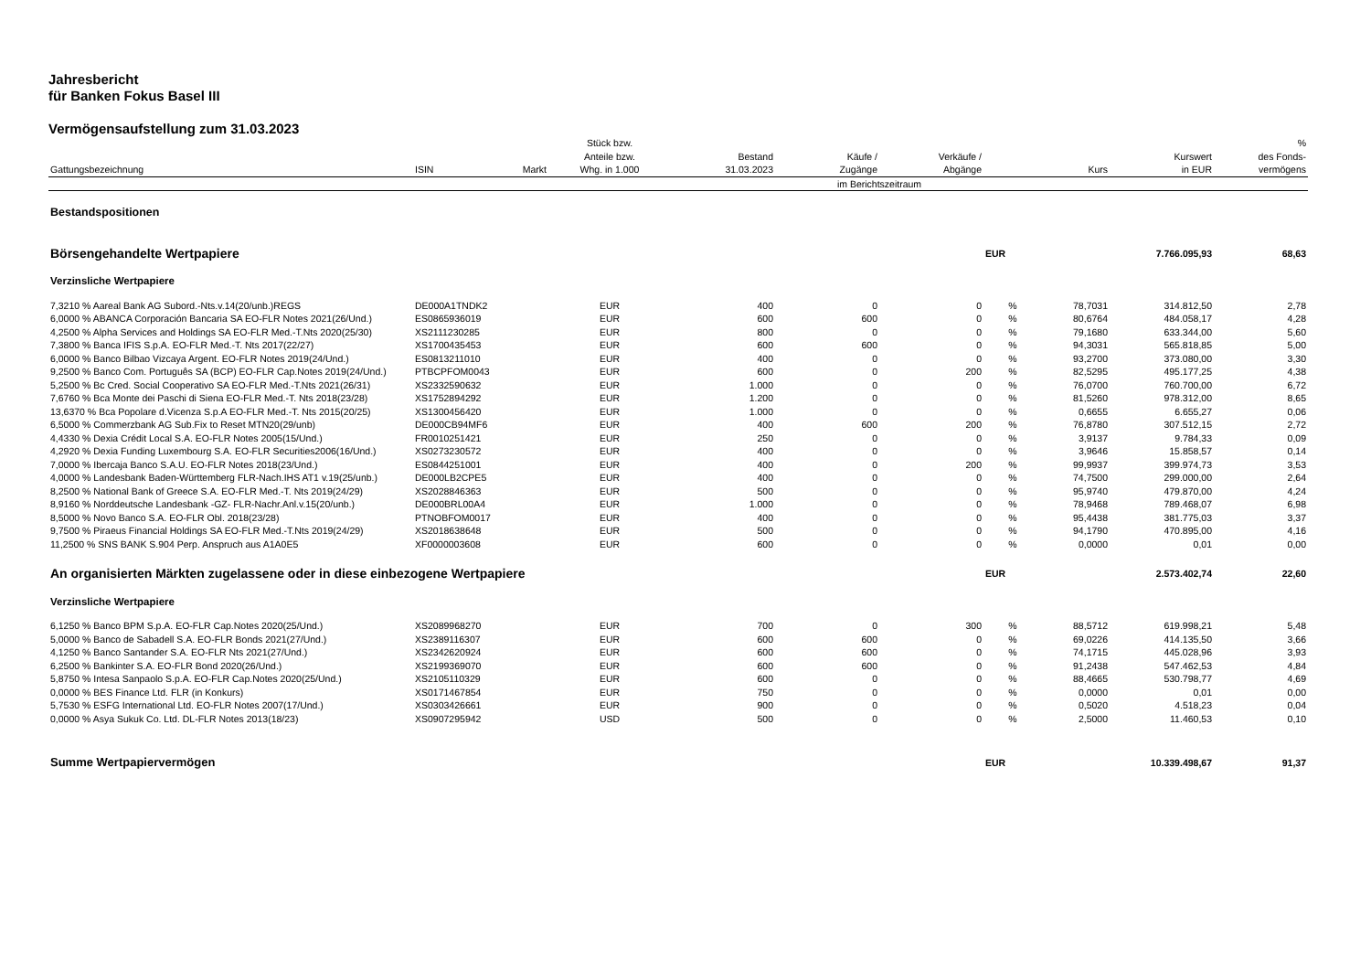Jahresbericht
für Banken Fokus Basel III
Vermögensaufstellung zum 31.03.2023
| Gattungsbezeichnung | ISIN | Markt | Stück bzw. Anteile bzw. Whg. in 1.000 | Bestand 31.03.2023 | Käufe / Zugänge | Verkäufe / Abgänge | | Kurs | Kurswert in EUR | % des Fonds- vermögens |
| --- | --- | --- | --- | --- | --- | --- | --- | --- | --- | --- |
| | | | | | im Berichtszeitraum | | | | | |
| Bestandspositionen | | | | | | | | | | |
| Börsengehandelte Wertpapiere | | | | | | | EUR | | 7.766.095,93 | 68,63 |
| Verzinsliche Wertpapiere | | | | | | | | | | |
| 7,3210 % Aareal Bank AG Subord.-Nts.v.14(20/unb.)REGS | DE000A1TNDK2 | | EUR | 400 | 0 | 0 | % | 78,7031 | 314.812,50 | 2,78 |
| 6,0000 % ABANCA Corporación Bancaria SA EO-FLR Notes 2021(26/Und.) | ES0865936019 | | EUR | 600 | 600 | 0 | % | 80,6764 | 484.058,17 | 4,28 |
| 4,2500 % Alpha Services and Holdings SA EO-FLR Med.-T.Nts 2020(25/30) | XS2111230285 | | EUR | 800 | 0 | 0 | % | 79,1680 | 633.344,00 | 5,60 |
| 7,3800 % Banca IFIS S.p.A. EO-FLR Med.-T. Nts 2017(22/27) | XS1700435453 | | EUR | 600 | 600 | 0 | % | 94,3031 | 565.818,85 | 5,00 |
| 6,0000 % Banco Bilbao Vizcaya Argent. EO-FLR Notes 2019(24/Und.) | ES0813211010 | | EUR | 400 | 0 | 0 | % | 93,2700 | 373.080,00 | 3,30 |
| 9,2500 % Banco Com. Português SA (BCP) EO-FLR Cap.Notes 2019(24/Und.) | PTBCPFOM0043 | | EUR | 600 | 0 | 200 | % | 82,5295 | 495.177,25 | 4,38 |
| 5,2500 % Bc Cred. Social Cooperativo SA EO-FLR Med.-T.Nts 2021(26/31) | XS2332590632 | | EUR | 1.000 | 0 | 0 | % | 76,0700 | 760.700,00 | 6,72 |
| 7,6760 % Bca Monte dei Paschi di Siena EO-FLR Med.-T. Nts 2018(23/28) | XS1752894292 | | EUR | 1.200 | 0 | 0 | % | 81,5260 | 978.312,00 | 8,65 |
| 13,6370 % Bca Popolare d.Vicenza S.p.A EO-FLR Med.-T. Nts 2015(20/25) | XS1300456420 | | EUR | 1.000 | 0 | 0 | % | 0,6655 | 6.655,27 | 0,06 |
| 6,5000 % Commerzbank AG Sub.Fix to Reset MTN20(29/unb) | DE000CB94MF6 | | EUR | 400 | 600 | 200 | % | 76,8780 | 307.512,15 | 2,72 |
| 4,4330 % Dexia Crédit Local S.A. EO-FLR Notes 2005(15/Und.) | FR0010251421 | | EUR | 250 | 0 | 0 | % | 3,9137 | 9.784,33 | 0,09 |
| 4,2920 % Dexia Funding Luxembourg S.A. EO-FLR Securities2006(16/Und.) | XS0273230572 | | EUR | 400 | 0 | 0 | % | 3,9646 | 15.858,57 | 0,14 |
| 7,0000 % Ibercaja Banco S.A.U. EO-FLR Notes 2018(23/Und.) | ES0844251001 | | EUR | 400 | 0 | 200 | % | 99,9937 | 399.974,73 | 3,53 |
| 4,0000 % Landesbank Baden-Württemberg FLR-Nach.IHS AT1 v.19(25/unb.) | DE000LB2CPE5 | | EUR | 400 | 0 | 0 | % | 74,7500 | 299.000,00 | 2,64 |
| 8,2500 % National Bank of Greece S.A. EO-FLR Med.-T. Nts 2019(24/29) | XS2028846363 | | EUR | 500 | 0 | 0 | % | 95,9740 | 479.870,00 | 4,24 |
| 8,9160 % Norddeutsche Landesbank -GZ- FLR-Nachr.Anl.v.15(20/unb.) | DE000BRL00A4 | | EUR | 1.000 | 0 | 0 | % | 78,9468 | 789.468,07 | 6,98 |
| 8,5000 % Novo Banco S.A. EO-FLR Obl. 2018(23/28) | PTNOBFOM0017 | | EUR | 400 | 0 | 0 | % | 95,4438 | 381.775,03 | 3,37 |
| 9,7500 % Piraeus Financial Holdings SA EO-FLR Med.-T.Nts 2019(24/29) | XS2018638648 | | EUR | 500 | 0 | 0 | % | 94,1790 | 470.895,00 | 4,16 |
| 11,2500 % SNS BANK S.904 Perp. Anspruch aus A1A0E5 | XF0000003608 | | EUR | 600 | 0 | 0 | % | 0,0000 | 0,01 | 0,00 |
| An organisierten Märkten zugelassene oder in diese einbezogene Wertpapiere | | | | | | | EUR | | 2.573.402,74 | 22,60 |
| Verzinsliche Wertpapiere | | | | | | | | | | |
| 6,1250 % Banco BPM S.p.A. EO-FLR Cap.Notes 2020(25/Und.) | XS2089968270 | | EUR | 700 | 0 | 300 | % | 88,5712 | 619.998,21 | 5,48 |
| 5,0000 % Banco de Sabadell S.A. EO-FLR Bonds 2021(27/Und.) | XS2389116307 | | EUR | 600 | 600 | 0 | % | 69,0226 | 414.135,50 | 3,66 |
| 4,1250 % Banco Santander S.A. EO-FLR Nts 2021(27/Und.) | XS2342620924 | | EUR | 600 | 600 | 0 | % | 74,1715 | 445.028,96 | 3,93 |
| 6,2500 % Bankinter S.A. EO-FLR Bond 2020(26/Und.) | XS2199369070 | | EUR | 600 | 600 | 0 | % | 91,2438 | 547.462,53 | 4,84 |
| 5,8750 % Intesa Sanpaolo S.p.A. EO-FLR Cap.Notes 2020(25/Und.) | XS2105110329 | | EUR | 600 | 0 | 0 | % | 88,4665 | 530.798,77 | 4,69 |
| 0,0000 % BES Finance Ltd. FLR (in Konkurs) | XS0171467854 | | EUR | 750 | 0 | 0 | % | 0,0000 | 0,01 | 0,00 |
| 5,7530 % ESFG International Ltd. EO-FLR Notes 2007(17/Und.) | XS0303426661 | | EUR | 900 | 0 | 0 | % | 0,5020 | 4.518,23 | 0,04 |
| 0,0000 % Asya Sukuk Co. Ltd. DL-FLR Notes 2013(18/23) | XS0907295942 | | USD | 500 | 0 | 0 | % | 2,5000 | 11.460,53 | 0,10 |
| Summe Wertpapiervermögen | | | | | | | EUR | | 10.339.498,67 | 91,37 |